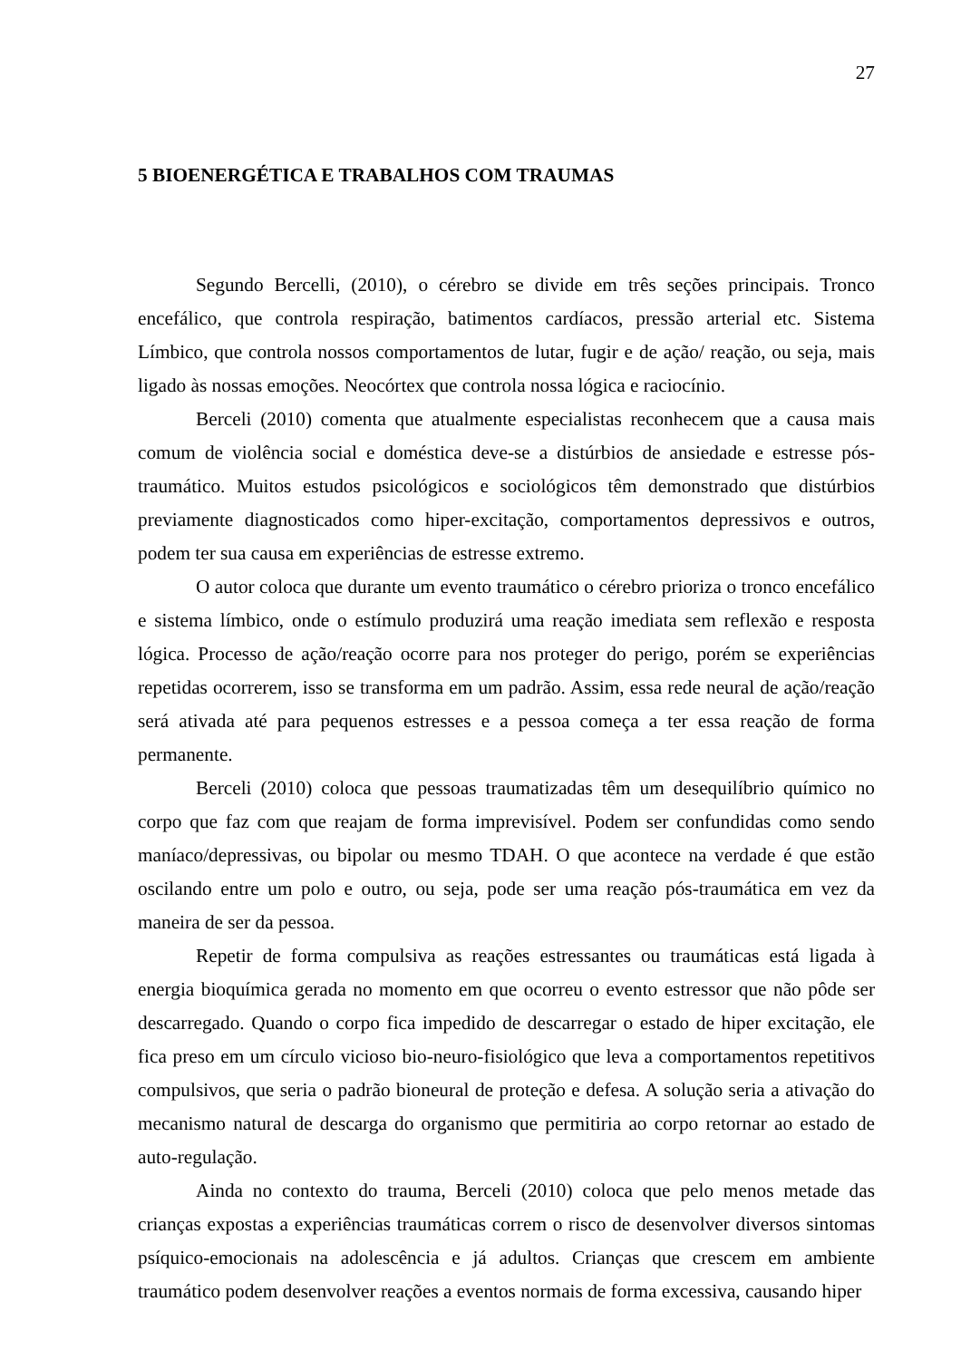27
5 BIOENERGÉTICA E TRABALHOS COM TRAUMAS
Segundo Bercelli, (2010), o cérebro se divide em três seções principais. Tronco encefálico, que controla respiração, batimentos cardíacos, pressão arterial etc. Sistema Límbico, que controla nossos comportamentos de lutar, fugir e de ação/ reação, ou seja, mais ligado às nossas emoções. Neocórtex que controla nossa lógica e raciocínio.
Berceli (2010) comenta que atualmente especialistas reconhecem que a causa mais comum de violência social e doméstica deve-se a distúrbios de ansiedade e estresse pós-traumático. Muitos estudos psicológicos e sociológicos têm demonstrado que distúrbios previamente diagnosticados como hiper-excitação, comportamentos depressivos e outros, podem ter sua causa em experiências de estresse extremo.
O autor coloca que durante um evento traumático o cérebro prioriza o tronco encefálico e sistema límbico, onde o estímulo produzirá uma reação imediata sem reflexão e resposta lógica. Processo de ação/reação ocorre para nos proteger do perigo, porém se experiências repetidas ocorrerem, isso se transforma em um padrão. Assim, essa rede neural de ação/reação será ativada até para pequenos estresses e a pessoa começa a ter essa reação de forma permanente.
Berceli (2010) coloca que pessoas traumatizadas têm um desequilíbrio químico no corpo que faz com que reajam de forma imprevisível. Podem ser confundidas como sendo maníaco/depressivas, ou bipolar ou mesmo TDAH. O que acontece na verdade é que estão oscilando entre um polo e outro, ou seja, pode ser uma reação pós-traumática em vez da maneira de ser da pessoa.
Repetir de forma compulsiva as reações estressantes ou traumáticas está ligada à energia bioquímica gerada no momento em que ocorreu o evento estressor que não pôde ser descarregado. Quando o corpo fica impedido de descarregar o estado de hiper excitação, ele fica preso em um círculo vicioso bio-neuro-fisiológico que leva a comportamentos repetitivos compulsivos, que seria o padrão bioneural de proteção e defesa. A solução seria a ativação do mecanismo natural de descarga do organismo que permitiria ao corpo retornar ao estado de auto-regulação.
Ainda no contexto do trauma, Berceli (2010) coloca que pelo menos metade das crianças expostas a experiências traumáticas correm o risco de desenvolver diversos sintomas psíquico-emocionais na adolescência e já adultos. Crianças que crescem em ambiente traumático podem desenvolver reações a eventos normais de forma excessiva, causando hiper